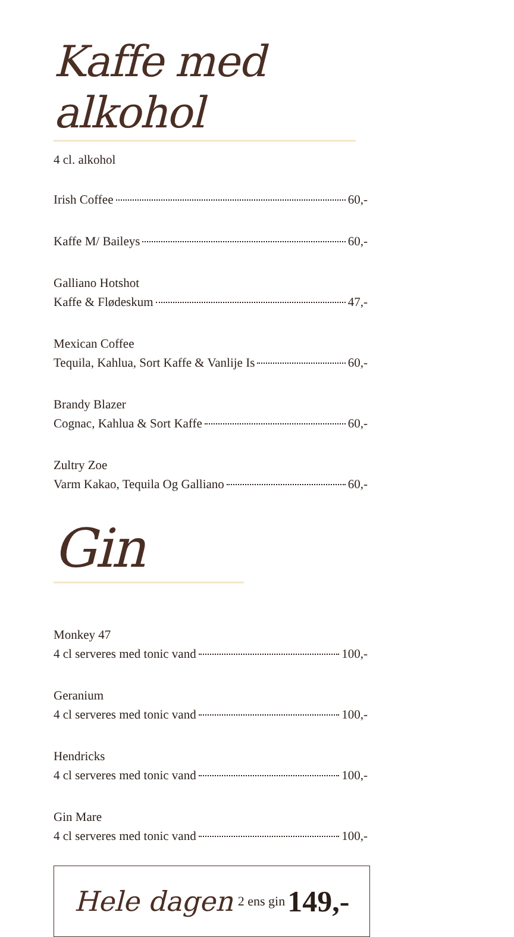Kaffe med alkohol
4 cl. alkohol
Irish Coffee 60,-
Kaffe M/ Baileys 60,-
Galliano Hotshot
Kaffe & Flødeskum 47,-
Mexican Coffee
Tequila, Kahlua, Sort Kaffe & Vanlije Is 60,-
Brandy Blazer
Cognac, Kahlua & Sort Kaffe 60,-
Zultry Zoe
Varm Kakao, Tequila Og Galliano 60,-
Gin
Monkey 47
4 cl serveres med tonic vand 100,-
Geranium
4 cl serveres med tonic vand 100,-
Hendricks
4 cl serveres med tonic vand 100,-
Gin Mare
4 cl serveres med tonic vand 100,-
Hele dagen 2 ens gin 149,-